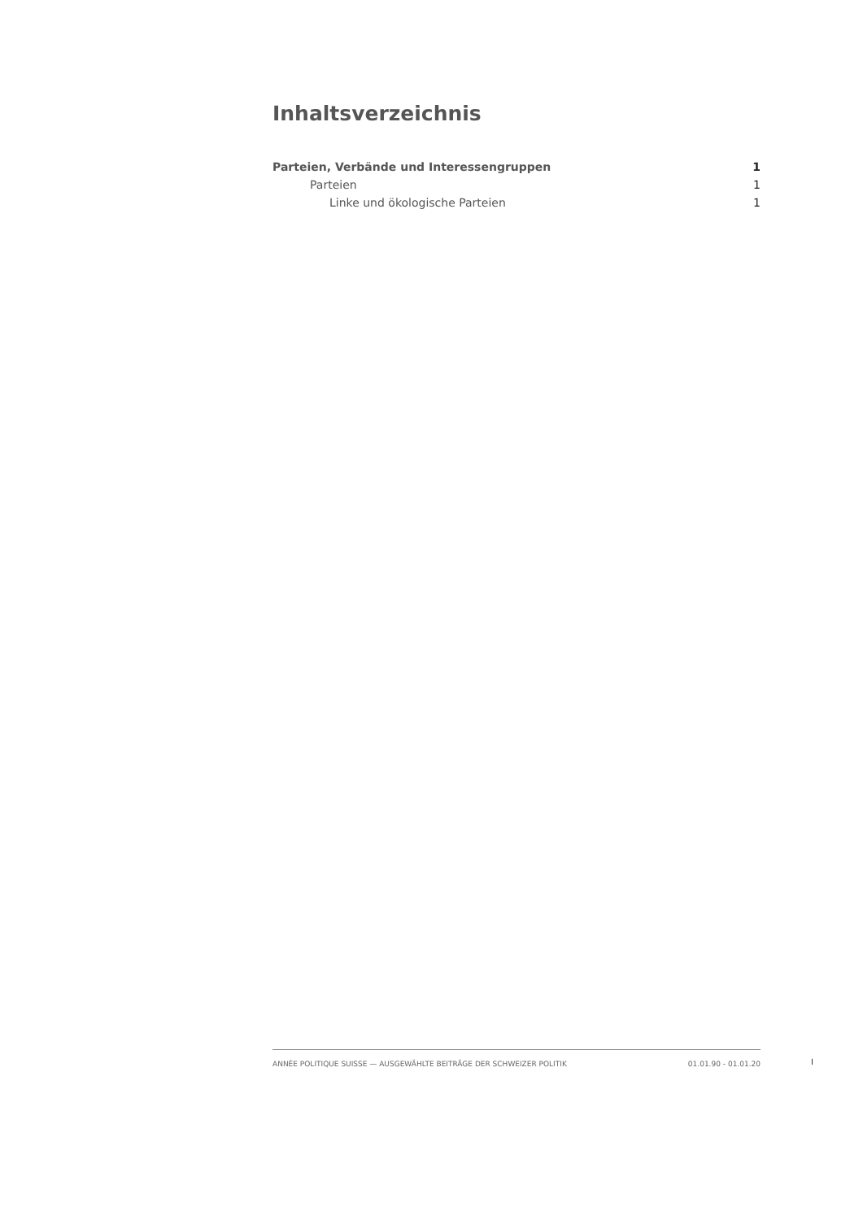Inhaltsverzeichnis
Parteien, Verbände und Interessengruppen 1
Parteien 1
Linke und ökologische Parteien 1
ANNÉE POLITIQUE SUISSE — AUSGEWÄHLTE BEITRÄGE DER SCHWEIZER POLITIK 01.01.90 - 01.01.20
I